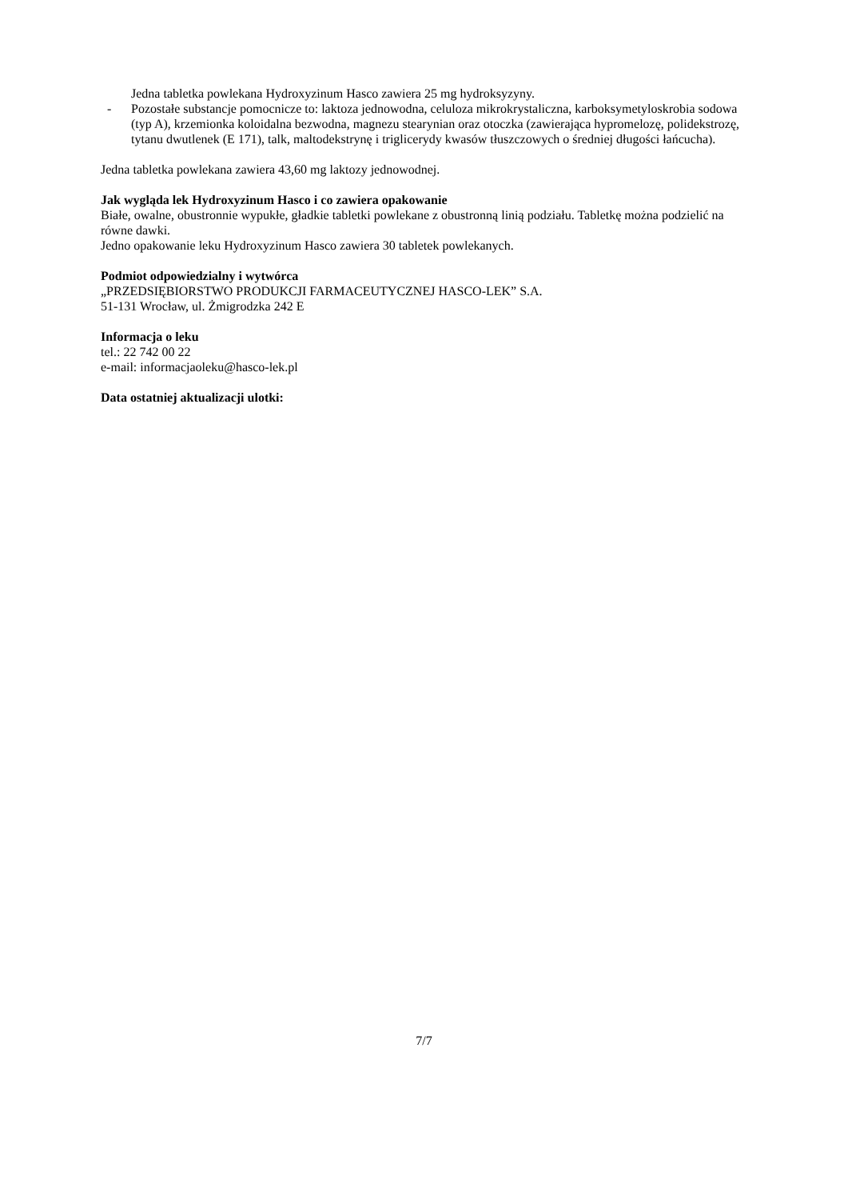Jedna tabletka powlekana Hydroxyzinum Hasco zawiera 25 mg hydroksyzyny.
- Pozostałe substancje pomocnicze to: laktoza jednowodna, celuloza mikrokrystaliczna, karboksymetyloskrobia sodowa (typ A), krzemionka koloidalna bezwodna, magnezu stearynian oraz otoczka (zawierająca hypromelozę, polidekstrozę, tytanu dwutlenek (E 171), talk, maltodekstrynę i triglicerydy kwasów tłuszczowych o średniej długości łańcucha).
Jedna tabletka powlekana zawiera 43,60 mg laktozy jednowodnej.
Jak wygląda lek Hydroxyzinum Hasco i co zawiera opakowanie
Białe, owalne, obustronnie wypukłe, gładkie tabletki powlekane z obustronną linią podziału. Tabletkę można podzielić na równe dawki.
Jedno opakowanie leku Hydroxyzinum Hasco zawiera 30 tabletek powlekanych.
Podmiot odpowiedzialny i wytwórca
„PRZEDSIĘBIORSTWO PRODUKCJI FARMACEUTYCZNEJ HASCO-LEK” S.A.
51-131 Wrocław, ul. Żmigrodzka 242 E
Informacja o leku
tel.: 22 742 00 22
e-mail: informacjaoleku@hasco-lek.pl
Data ostatniej aktualizacji ulotki:
7/7